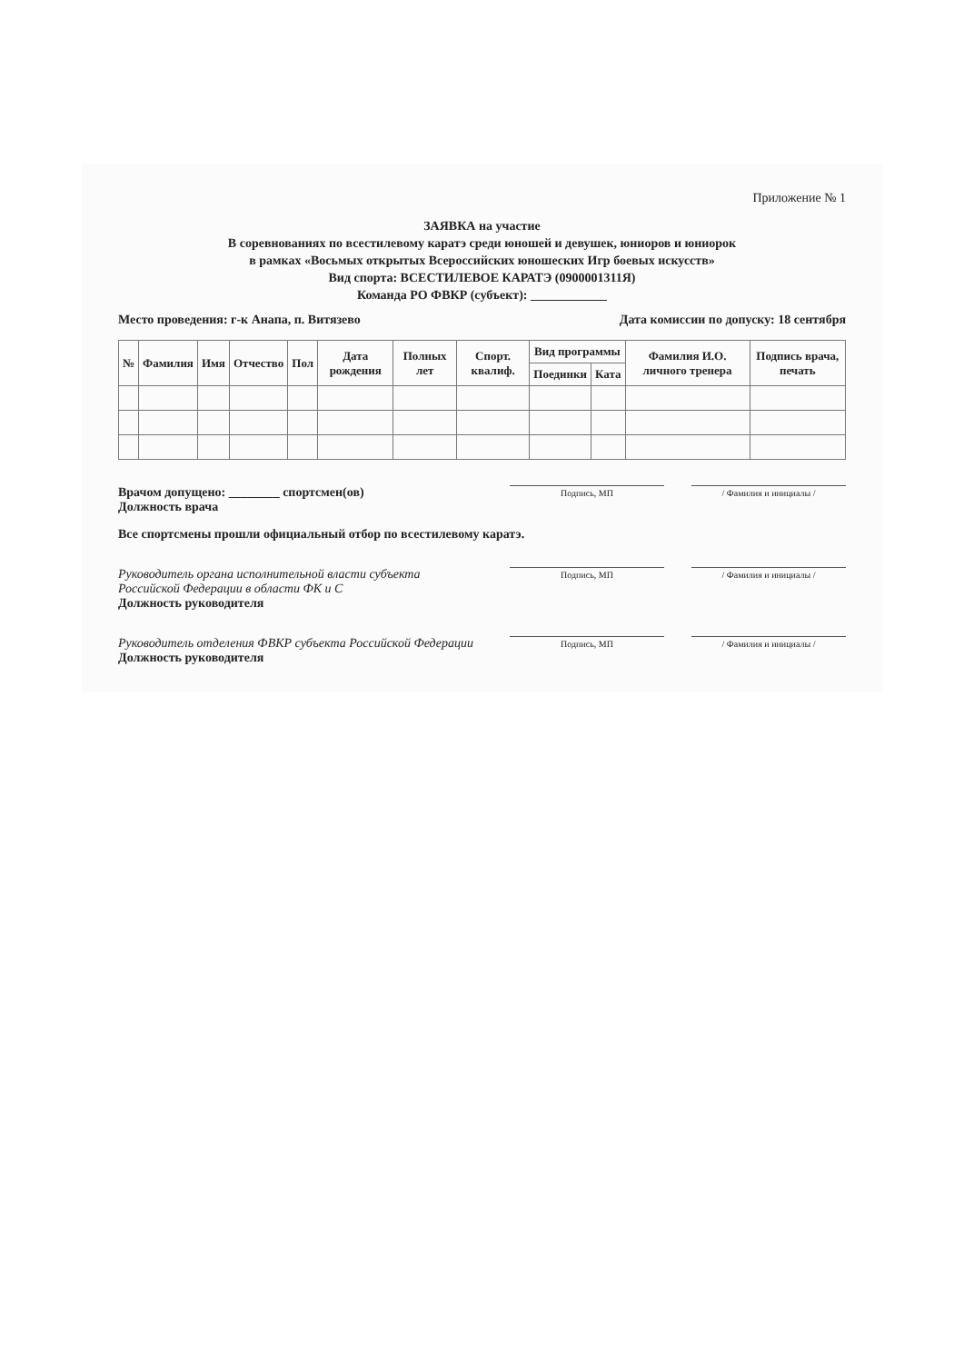Приложение № 1
ЗАЯВКА на участие
В соревнованиях по всестилевому каратэ среди юношей и девушек, юниоров и юниорок
в рамках «Восьмых открытых Всероссийских юношеских Игр боевых искусств»
Вид спорта: ВСЕСТИЛЕВОЕ КАРАТЭ (0900001311Я)
Команда РО ФВКР (субъект): ____________
Место проведения: г-к Анапа, п. Витязево Дата комиссии по допуску: 18 сентября
| № | Фамилия | Имя | Отчество | Пол | Дата рождения | Полных лет | Спорт. квалиф. | Вид программы | | Фамилия И.О. личного тренера | Подпись врача, печать |
| --- | --- | --- | --- | --- | --- | --- | --- | --- | --- | --- | --- |
| | | | | | | | | Поединки | Ката | | |
Врачом допущено: ________ спортсмен(ов)
Должность врача
Подпись, МП / Фамилия и инициалы /
Все спортсмены прошли официальный отбор по всестилевому каратэ.
Руководитель органа исполнительной власти субъекта Российской Федерации в области ФК и С
Должность руководителя
Подпись, МП / Фамилия и инициалы /
Руководитель отделения ФВКР субъекта Российской Федерации
Должность руководителя
Подпись, МП / Фамилия и инициалы /